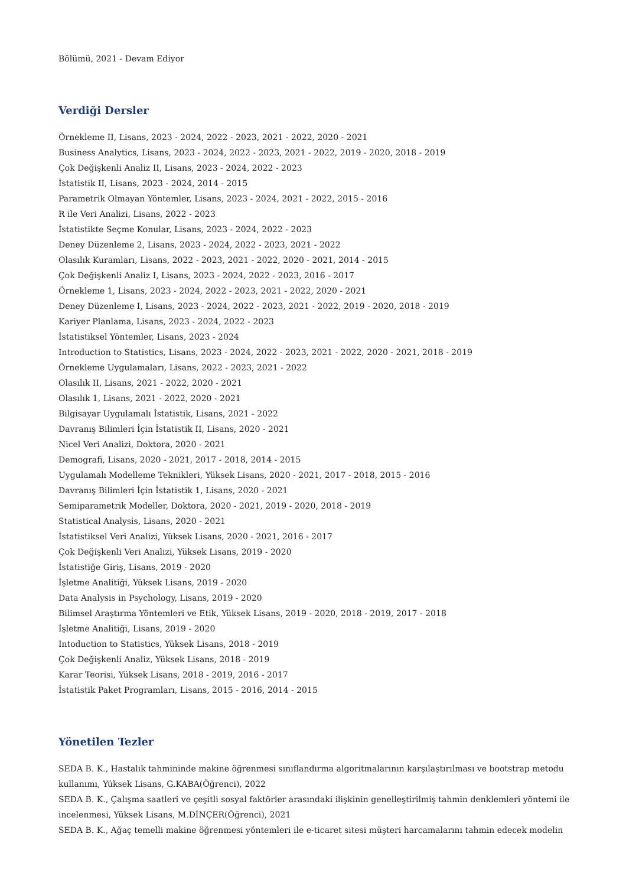Bölümü, 2021 - Devam Ediyor
Verdiği Dersler
Örnekleme II, Lisans, 2023 - 2024, 2022 - 2023, 2021 - 2022, 2020 - 2021
Business Analytics, Lisans, 2023 - 2024, 2022 - 2023, 2021 - 2022, 2019 - 2020, 2018 - 2019
Çok Değişkenli Analiz II, Lisans, 2023 - 2024, 2022 - 2023
İstatistik II, Lisans, 2023 - 2024, 2014 - 2015
Parametrik Olmayan Yöntemler, Lisans, 2023 - 2024, 2021 - 2022, 2015 - 2016
R ile Veri Analizi, Lisans, 2022 - 2023
İstatistikte Seçme Konular, Lisans, 2023 - 2024, 2022 - 2023
Deney Düzenleme 2, Lisans, 2023 - 2024, 2022 - 2023, 2021 - 2022
Olasılık Kuramları, Lisans, 2022 - 2023, 2021 - 2022, 2020 - 2021, 2014 - 2015
Çok Değişkenli Analiz I, Lisans, 2023 - 2024, 2022 - 2023, 2016 - 2017
Örnekleme 1, Lisans, 2023 - 2024, 2022 - 2023, 2021 - 2022, 2020 - 2021
Deney Düzenleme I, Lisans, 2023 - 2024, 2022 - 2023, 2021 - 2022, 2019 - 2020, 2018 - 2019
Kariyer Planlama, Lisans, 2023 - 2024, 2022 - 2023
İstatistiksel Yöntemler, Lisans, 2023 - 2024
Introduction to Statistics, Lisans, 2023 - 2024, 2022 - 2023, 2021 - 2022, 2020 - 2021, 2018 - 2019
Örnekleme Uygulamaları, Lisans, 2022 - 2023, 2021 - 2022
Olasılık II, Lisans, 2021 - 2022, 2020 - 2021
Olasılık 1, Lisans, 2021 - 2022, 2020 - 2021
Bilgisayar Uygulamalı İstatistik, Lisans, 2021 - 2022
Davranış Bilimleri İçin İstatistik II, Lisans, 2020 - 2021
Nicel Veri Analizi, Doktora, 2020 - 2021
Demografi, Lisans, 2020 - 2021, 2017 - 2018, 2014 - 2015
Uygulamalı Modelleme Teknikleri, Yüksek Lisans, 2020 - 2021, 2017 - 2018, 2015 - 2016
Davranış Bilimleri İçin İstatistik 1, Lisans, 2020 - 2021
Semiparametrik Modeller, Doktora, 2020 - 2021, 2019 - 2020, 2018 - 2019
Statistical Analysis, Lisans, 2020 - 2021
İstatistiksel Veri Analizi, Yüksek Lisans, 2020 - 2021, 2016 - 2017
Çok Değişkenli Veri Analizi, Yüksek Lisans, 2019 - 2020
İstatistiğe Giriş, Lisans, 2019 - 2020
İşletme Analitiği, Yüksek Lisans, 2019 - 2020
Data Analysis in Psychology, Lisans, 2019 - 2020
Bilimsel Araştırma Yöntemleri ve Etik, Yüksek Lisans, 2019 - 2020, 2018 - 2019, 2017 - 2018
İşletme Analitiği, Lisans, 2019 - 2020
Intoduction to Statistics, Yüksek Lisans, 2018 - 2019
Çok Değişkenli Analiz, Yüksek Lisans, 2018 - 2019
Karar Teorisi, Yüksek Lisans, 2018 - 2019, 2016 - 2017
İstatistik Paket Programları, Lisans, 2015 - 2016, 2014 - 2015
Yönetilen Tezler
SEDA B. K., Hastalık tahmininde makine öğrenmesi sınıflandırma algoritmalarının karşılaştırılması ve bootstrap metodu kullanımı, Yüksek Lisans, G.KABA(Öğrenci), 2022
SEDA B. K., Çalışma saatleri ve çeşitli sosyal faktörler arasındaki ilişkinin genelleştirilmiş tahmin denklemleri yöntemi ile incelenmesi, Yüksek Lisans, M.DİNÇER(Öğrenci), 2021
SEDA B. K., Ağaç temelli makine öğrenmesi yöntemleri ile e-ticaret sitesi müşteri harcamalarını tahmin edecek modelin